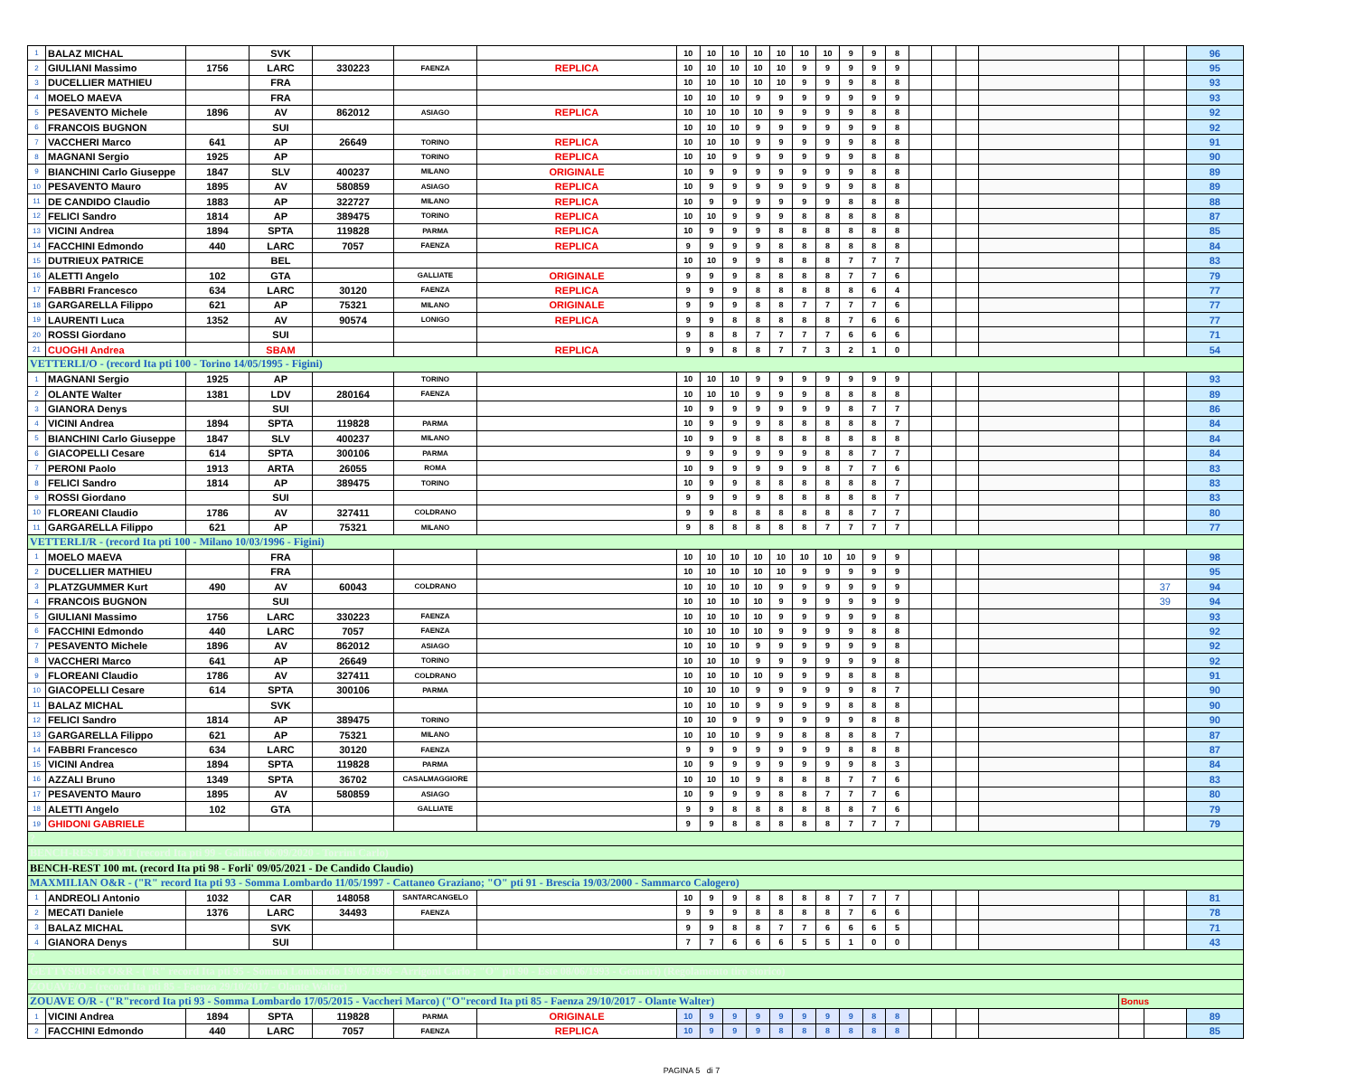| 1 | BALAZ MICHAL | | SVK | | | | 10 | 10 | 10 | 10 | 10 | 10 | 10 | 9 | 9 | 8 | | | | | | | 96 |
| 2 | GIULIANI Massimo | 1756 | LARC | 330223 | FAENZA | REPLICA | 10 | 10 | 10 | 10 | 10 | 9 | 9 | 9 | 9 | 9 | | | | | | | 95 |
| 3 | DUCELLIER MATHIEU | | FRA | | | | 10 | 10 | 10 | 10 | 10 | 9 | 9 | 9 | 8 | 8 | | | | | | | 93 |
| 4 | MOELO MAEVA | | FRA | | | | 10 | 10 | 10 | 9 | 9 | 9 | 9 | 9 | 9 | 9 | | | | | | | 93 |
| 5 | PESAVENTO Michele | 1896 | AV | 862012 | ASIAGO | REPLICA | 10 | 10 | 10 | 10 | 9 | 9 | 9 | 9 | 8 | 8 | | | | | | | 92 |
| 6 | FRANCOIS BUGNON | | SUI | | | | 10 | 10 | 10 | 9 | 9 | 9 | 9 | 9 | 9 | 8 | | | | | | | 92 |
| 7 | VACCHERI Marco | 641 | AP | 26649 | TORINO | REPLICA | 10 | 10 | 10 | 9 | 9 | 9 | 9 | 9 | 8 | 8 | | | | | | | 91 |
| 8 | MAGNANI Sergio | 1925 | AP | | TORINO | REPLICA | 10 | 10 | 9 | 9 | 9 | 9 | 9 | 9 | 8 | 8 | | | | | | | 90 |
| 9 | BIANCHINI Carlo Giuseppe | 1847 | SLV | 400237 | MILANO | ORIGINALE | 10 | 9 | 9 | 9 | 9 | 9 | 9 | 9 | 8 | 8 | | | | | | | 89 |
| 10 | PESAVENTO Mauro | 1895 | AV | 580859 | ASIAGO | REPLICA | 10 | 9 | 9 | 9 | 9 | 9 | 9 | 9 | 8 | 8 | | | | | | | 89 |
| 11 | DE CANDIDO Claudio | 1883 | AP | 322727 | MILANO | REPLICA | 10 | 9 | 9 | 9 | 9 | 9 | 9 | 8 | 8 | 8 | | | | | | | 88 |
| 12 | FELICI Sandro | 1814 | AP | 389475 | TORINO | REPLICA | 10 | 10 | 9 | 9 | 9 | 8 | 8 | 8 | 8 | 8 | | | | | | | 87 |
| 13 | VICINI Andrea | 1894 | SPTA | 119828 | PARMA | REPLICA | 10 | 9 | 9 | 9 | 8 | 8 | 8 | 8 | 8 | 8 | | | | | | | 85 |
| 14 | FACCHINI Edmondo | 440 | LARC | 7057 | FAENZA | REPLICA | 9 | 9 | 9 | 9 | 8 | 8 | 8 | 8 | 8 | 8 | | | | | | | 84 |
| 15 | DUTRIEUX PATRICE | | BEL | | | | 10 | 10 | 9 | 9 | 8 | 8 | 8 | 7 | 7 | 7 | | | | | | | 83 |
| 16 | ALETTI Angelo | 102 | GTA | | GALLIATE | ORIGINALE | 9 | 9 | 9 | 8 | 8 | 8 | 8 | 7 | 7 | 6 | | | | | | | 79 |
| 17 | FABBRI Francesco | 634 | LARC | 30120 | FAENZA | REPLICA | 9 | 9 | 9 | 8 | 8 | 8 | 8 | 8 | 6 | 4 | | | | | | | 77 |
| 18 | GARGARELLA Filippo | 621 | AP | 75321 | MILANO | ORIGINALE | 9 | 9 | 9 | 8 | 8 | 7 | 7 | 7 | 7 | 6 | | | | | | | 77 |
| 19 | LAURENTI Luca | 1352 | AV | 90574 | LONIGO | REPLICA | 9 | 9 | 8 | 8 | 8 | 8 | 8 | 7 | 6 | 6 | | | | | | | 77 |
| 20 | ROSSI Giordano | | SUI | | | | 9 | 8 | 8 | 7 | 7 | 7 | 7 | 6 | 6 | 6 | | | | | | | 71 |
| 21 | CUOGHI Andrea | | SBAM | | | REPLICA | 9 | 9 | 8 | 8 | 7 | 7 | 3 | 2 | 1 | 0 | | | | | | | 54 |
| VETTERLI/O - (record Ita pti 100 - Torino 14/05/1995 - Figini) | | | | | | | | | | | | | | | | | | | | | | | |
| 1 | MAGNANI Sergio | 1925 | AP | | TORINO | | 10 | 10 | 10 | 9 | 9 | 9 | 9 | 9 | 9 | 9 | | | | | | | 93 |
| 2 | OLANTE Walter | 1381 | LDV | 280164 | FAENZA | | 10 | 10 | 10 | 9 | 9 | 9 | 8 | 8 | 8 | 8 | | | | | | | 89 |
| 3 | GIANORA Denys | | SUI | | | | 10 | 9 | 9 | 9 | 9 | 9 | 9 | 8 | 7 | 7 | | | | | | | 86 |
| 4 | VICINI Andrea | 1894 | SPTA | 119828 | PARMA | | 10 | 9 | 9 | 9 | 8 | 8 | 8 | 8 | 8 | 7 | | | | | | | 84 |
| 5 | BIANCHINI Carlo Giuseppe | 1847 | SLV | 400237 | MILANO | | 10 | 9 | 9 | 8 | 8 | 8 | 8 | 8 | 8 | 8 | | | | | | | 84 |
| 6 | GIACOPELLI Cesare | 614 | SPTA | 300106 | PARMA | | 9 | 9 | 9 | 9 | 9 | 9 | 8 | 8 | 7 | 7 | | | | | | | 84 |
| 7 | PERONI Paolo | 1913 | ARTA | 26055 | ROMA | | 10 | 9 | 9 | 9 | 9 | 9 | 8 | 7 | 7 | 6 | | | | | | | 83 |
| 8 | FELICI Sandro | 1814 | AP | 389475 | TORINO | | 10 | 9 | 9 | 8 | 8 | 8 | 8 | 8 | 8 | 7 | | | | | | | 83 |
| 9 | ROSSI Giordano | | SUI | | | | 9 | 9 | 9 | 9 | 8 | 8 | 8 | 8 | 8 | 7 | | | | | | | 83 |
| 10 | FLOREANI Claudio | 1786 | AV | 327411 | COLDRANO | | 9 | 9 | 8 | 8 | 8 | 8 | 8 | 8 | 7 | 7 | | | | | | | 80 |
| 11 | GARGARELLA Filippo | 621 | AP | 75321 | MILANO | | 9 | 8 | 8 | 8 | 8 | 8 | 7 | 7 | 7 | 7 | | | | | | | 77 |
| VETTERLI/R - (record Ita pti 100 - Milano 10/03/1996 - Figini) | | | | | | | | | | | | | | | | | | | | | | | |
| 1 | MOELO MAEVA | | FRA | | | | 10 | 10 | 10 | 10 | 10 | 10 | 10 | 10 | 9 | 9 | | | | | | | 98 |
| 2 | DUCELLIER MATHIEU | | FRA | | | | 10 | 10 | 10 | 10 | 10 | 9 | 9 | 9 | 9 | 9 | | | | | | | 95 |
| 3 | PLATZGUMMER Kurt | 490 | AV | 60043 | COLDRANO | | 10 | 10 | 10 | 10 | 9 | 9 | 9 | 9 | 9 | 9 | | | | | | 37 | 94 |
| 4 | FRANCOIS BUGNON | | SUI | | | | 10 | 10 | 10 | 10 | 9 | 9 | 9 | 9 | 9 | 9 | | | | | | 39 | 94 |
| 5 | GIULIANI Massimo | 1756 | LARC | 330223 | FAENZA | | 10 | 10 | 10 | 10 | 9 | 9 | 9 | 9 | 9 | 8 | | | | | | | 93 |
| 6 | FACCHINI Edmondo | 440 | LARC | 7057 | FAENZA | | 10 | 10 | 10 | 10 | 9 | 9 | 9 | 9 | 8 | 8 | | | | | | | 92 |
| 7 | PESAVENTO Michele | 1896 | AV | 862012 | ASIAGO | | 10 | 10 | 10 | 9 | 9 | 9 | 9 | 9 | 9 | 8 | | | | | | | 92 |
| 8 | VACCHERI Marco | 641 | AP | 26649 | TORINO | | 10 | 10 | 10 | 9 | 9 | 9 | 9 | 9 | 9 | 8 | | | | | | | 92 |
| 9 | FLOREANI Claudio | 1786 | AV | 327411 | COLDRANO | | 10 | 10 | 10 | 10 | 9 | 9 | 9 | 8 | 8 | 8 | | | | | | | 91 |
| 10 | GIACOPELLI Cesare | 614 | SPTA | 300106 | PARMA | | 10 | 10 | 10 | 9 | 9 | 9 | 9 | 9 | 8 | 7 | | | | | | | 90 |
| 11 | BALAZ MICHAL | | SVK | | | | 10 | 10 | 10 | 9 | 9 | 9 | 9 | 8 | 8 | 8 | | | | | | | 90 |
| 12 | FELICI Sandro | 1814 | AP | 389475 | TORINO | | 10 | 10 | 9 | 9 | 9 | 9 | 9 | 9 | 8 | 8 | | | | | | | 90 |
| 13 | GARGARELLA Filippo | 621 | AP | 75321 | MILANO | | 10 | 10 | 10 | 9 | 9 | 8 | 8 | 8 | 8 | 7 | | | | | | | 87 |
| 14 | FABBRI Francesco | 634 | LARC | 30120 | FAENZA | | 9 | 9 | 9 | 9 | 9 | 9 | 9 | 8 | 8 | 8 | | | | | | | 87 |
| 15 | VICINI Andrea | 1894 | SPTA | 119828 | PARMA | | 10 | 9 | 9 | 9 | 9 | 9 | 9 | 9 | 8 | 3 | | | | | | | 84 |
| 16 | AZZALI Bruno | 1349 | SPTA | 36702 | CASALMAGGIORE | | 10 | 10 | 10 | 9 | 8 | 8 | 8 | 7 | 7 | 6 | | | | | | | 83 |
| 17 | PESAVENTO Mauro | 1895 | AV | 580859 | ASIAGO | | 10 | 9 | 9 | 9 | 8 | 8 | 7 | 7 | 7 | 6 | | | | | | | 80 |
| 18 | ALETTI Angelo | 102 | GTA | | GALLIATE | | 9 | 9 | 8 | 8 | 8 | 8 | 8 | 8 | 7 | 6 | | | | | | | 79 |
| 19 | GHIDONI GABRIELE | | | | | | 9 | 9 | 8 | 8 | 8 | 8 | 8 | 7 | 7 | 7 | | | | | | | 79 |
| ? | | | | | | | | | | | | | | | | | | | | | | | |
| BENCH-REST 50 MT (record Ita pti 99 - Galliate 06/09/2020 - Torrini Carlo) | | | | | | | | | | | | | | | | | | | | | | | |
| BENCH-REST 100 mt. (record Ita pti 98 - Forli' 09/05/2021 - De Candido Claudio) | | | | | | | | | | | | | | | | | | | | | | | |
| MAXMILIAN O&R - ("R" record Ita pti 93 - Somma Lombardo 11/05/1997 - Cattaneo Graziano; "O" pti 91 - Brescia 19/03/2000 - Sammarco Calogero) | | | | | | | | | | | | | | | | | | | | | | | |
| 1 | ANDREOLI Antonio | 1032 | CAR | 148058 | SANTARCANGELO | | 10 | 9 | 9 | 8 | 8 | 8 | 8 | 7 | 7 | 7 | | | | | | | 81 |
| 2 | MECATI Daniele | 1376 | LARC | 34493 | FAENZA | | 9 | 9 | 9 | 8 | 8 | 8 | 8 | 7 | 6 | 6 | | | | | | | 78 |
| 3 | BALAZ MICHAL | | SVK | | | | 9 | 9 | 8 | 8 | 7 | 7 | 6 | 6 | 6 | 5 | | | | | | | 71 |
| 4 | GIANORA Denys | | SUI | | | | 7 | 7 | 6 | 6 | 6 | 5 | 5 | 1 | 0 | 0 | | | | | | | 43 |
| ? | | | | | | | | | | | | | | | | | | | | | | | |
| GETTYSBURG O&R - ("R" record Ita pti 95 - Somma Lombardo 19/05/1996 - Arrigoni Carlo ; "O" pti 90 - Este 08/06/1993 - Gennari) (Regolamento tiro storico) | | | | | | | | | | | | | | | | | | | | | | | |
| ZOUAVE/O - (record Ita pti 85 - Faenza 29/10/2017 - Olante Walter) | | | | | | | | | | | | | | | | | | | | | | | |
| ZOUAVE O/R - ("R"record Ita pti 93 - Somma Lombardo 17/05/2015 - Vaccheri Marco) ("O"record Ita pti 85 - Faenza 29/10/2017 - Olante Walter) | | | | | | | | | | | | | | | | | | | | | Bonus | | |
| 1 | VICINI Andrea | 1894 | SPTA | 119828 | PARMA | ORIGINALE | 10 | 9 | 9 | 9 | 9 | 9 | 9 | 9 | 8 | 8 | | | | | | | 89 |
| 2 | FACCHINI Edmondo | 440 | LARC | 7057 | FAENZA | REPLICA | 10 | 9 | 9 | 9 | 8 | 8 | 8 | 8 | 8 | 8 | | | | | | | 85 |
PAGINA 5 di 7